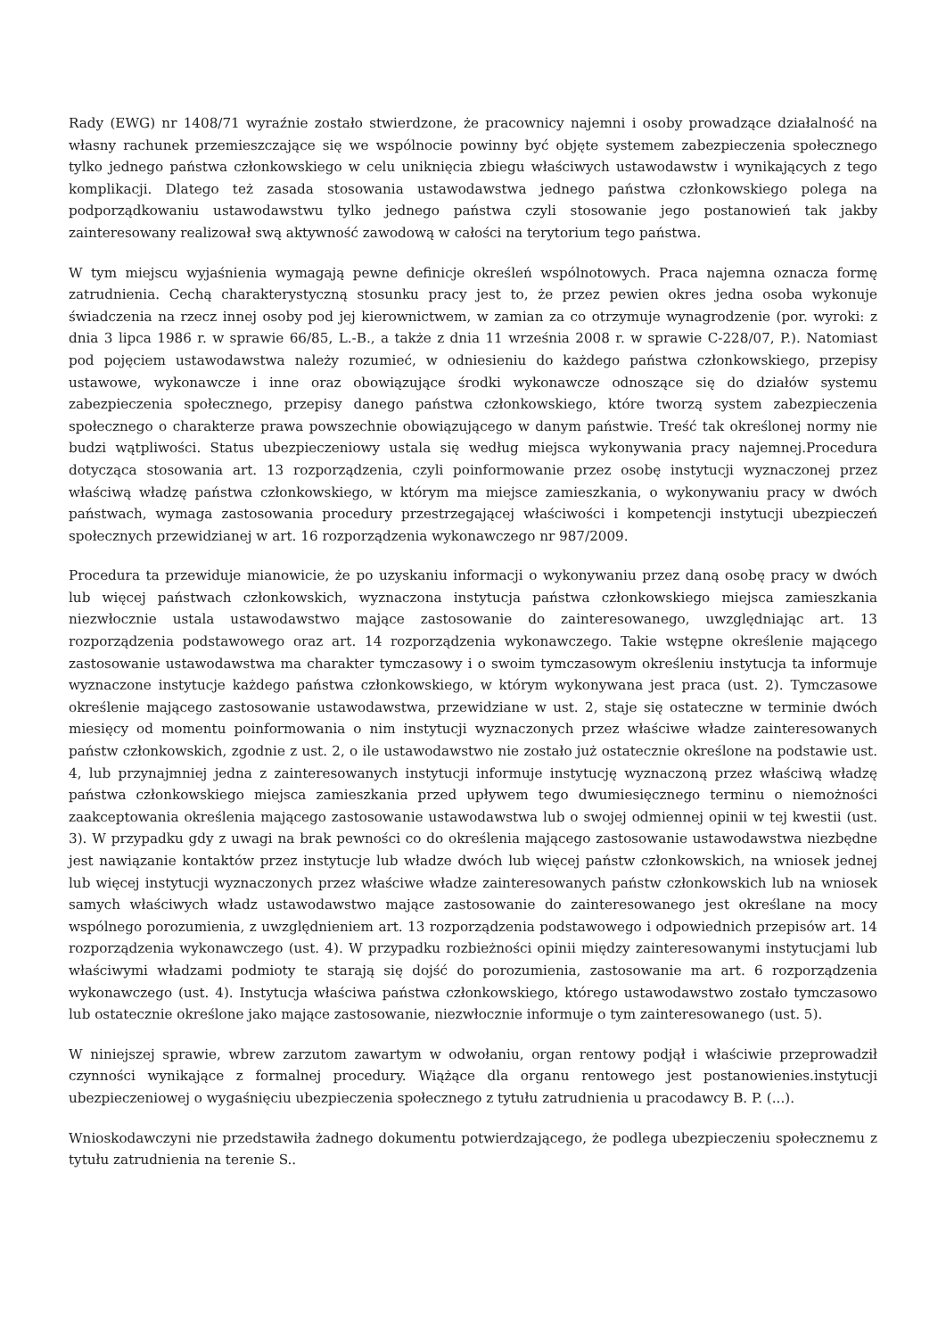Rady (EWG) nr 1408/71 wyraźnie zostało stwierdzone, że pracownicy najemni i osoby prowadzące działalność na własny rachunek przemieszczające się we wspólnocie powinny być objęte systemem zabezpieczenia społecznego tylko jednego państwa członkowskiego w celu uniknięcia zbiegu właściwych ustawodawstw i wynikających z tego komplikacji. Dlatego też zasada stosowania ustawodawstwa jednego państwa członkowskiego polega na podporządkowaniu ustawodawstwu tylko jednego państwa czyli stosowanie jego postanowień tak jakby zainteresowany realizował swą aktywność zawodową w całości na terytorium tego państwa.
W tym miejscu wyjaśnienia wymagają pewne definicje określeń wspólnotowych. Praca najemna oznacza formę zatrudnienia. Cechą charakterystyczną stosunku pracy jest to, że przez pewien okres jedna osoba wykonuje świadczenia na rzecz innej osoby pod jej kierownictwem, w zamian za co otrzymuje wynagrodzenie (por. wyroki: z dnia 3 lipca 1986 r. w sprawie 66/85, L.-B., a także z dnia 11 września 2008 r. w sprawie C-228/07, P.). Natomiast pod pojęciem ustawodawstwa należy rozumieć, w odniesieniu do każdego państwa członkowskiego, przepisy ustawowe, wykonawcze i inne oraz obowiązujące środki wykonawcze odnoszące się do działów systemu zabezpieczenia społecznego, przepisy danego państwa członkowskiego, które tworzą system zabezpieczenia społecznego o charakterze prawa powszechnie obowiązującego w danym państwie. Treść tak określonej normy nie budzi wątpliwości. Status ubezpieczeniowy ustala się według miejsca wykonywania pracy najemnej.Procedura dotycząca stosowania art. 13 rozporządzenia, czyli poinformowanie przez osobę instytucji wyznaczonej przez właściwą władzę państwa członkowskiego, w którym ma miejsce zamieszkania, o wykonywaniu pracy w dwóch państwach, wymaga zastosowania procedury przestrzegającej właściwości i kompetencji instytucji ubezpieczeń społecznych przewidzianej w art. 16 rozporządzenia wykonawczego nr 987/2009.
Procedura ta przewiduje mianowicie, że po uzyskaniu informacji o wykonywaniu przez daną osobę pracy w dwóch lub więcej państwach członkowskich, wyznaczona instytucja państwa członkowskiego miejsca zamieszkania niezwłocznie ustala ustawodawstwo mające zastosowanie do zainteresowanego, uwzględniając art. 13 rozporządzenia podstawowego oraz art. 14 rozporządzenia wykonawczego. Takie wstępne określenie mającego zastosowanie ustawodawstwa ma charakter tymczasowy i o swoim tymczasowym określeniu instytucja ta informuje wyznaczone instytucje każdego państwa członkowskiego, w którym wykonywana jest praca (ust. 2). Tymczasowe określenie mającego zastosowanie ustawodawstwa, przewidziane w ust. 2, staje się ostateczne w terminie dwóch miesięcy od momentu poinformowania o nim instytucji wyznaczonych przez właściwe władze zainteresowanych państw członkowskich, zgodnie z ust. 2, o ile ustawodawstwo nie zostało już ostatecznie określone na podstawie ust. 4, lub przynajmniej jedna z zainteresowanych instytucji informuje instytucję wyznaczoną przez właściwą władzę państwa członkowskiego miejsca zamieszkania przed upływem tego dwumiesięcznego terminu o niemożności zaakceptowania określenia mającego zastosowanie ustawodawstwa lub o swojej odmiennej opinii w tej kwestii (ust. 3). W przypadku gdy z uwagi na brak pewności co do określenia mającego zastosowanie ustawodawstwa niezbędne jest nawiązanie kontaktów przez instytucje lub władze dwóch lub więcej państw członkowskich, na wniosek jednej lub więcej instytucji wyznaczonych przez właściwe władze zainteresowanych państw członkowskich lub na wniosek samych właściwych władz ustawodawstwo mające zastosowanie do zainteresowanego jest określane na mocy wspólnego porozumienia, z uwzględnieniem art. 13 rozporządzenia podstawowego i odpowiednich przepisów art. 14 rozporządzenia wykonawczego (ust. 4). W przypadku rozbieżności opinii między zainteresowanymi instytucjami lub właściwymi władzami podmioty te starają się dojść do porozumienia, zastosowanie ma art. 6 rozporządzenia wykonawczego (ust. 4). Instytucja właściwa państwa członkowskiego, którego ustawodawstwo zostało tymczasowo lub ostatecznie określone jako mające zastosowanie, niezwłocznie informuje o tym zainteresowanego (ust. 5).
W niniejszej sprawie, wbrew zarzutom zawartym w odwołaniu, organ rentowy podjął i właściwie przeprowadził czynności wynikające z formalnej procedury. Wiążące dla organu rentowego jest postanowienies.instytucji ubezpieczeniowej o wygaśnięciu ubezpieczenia społecznego z tytułu zatrudnienia u pracodawcy B. P. (...).
Wnioskodawczyni nie przedstawiła żadnego dokumentu potwierdzającego, że podlega ubezpieczeniu społecznemu z tytułu zatrudnienia na terenie S..